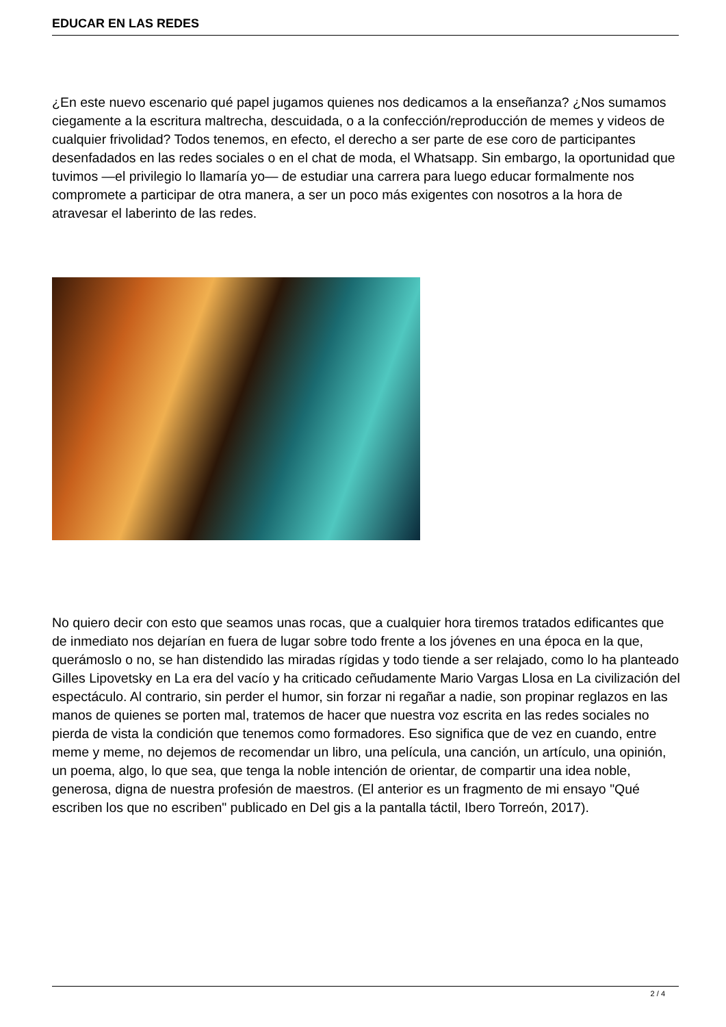EDUCAR EN LAS REDES
¿En este nuevo escenario qué papel jugamos quienes nos dedicamos a la enseñanza? ¿Nos sumamos ciegamente a la escritura maltrecha, descuidada, o a la confección/reproducción de memes y videos de cualquier frivolidad? Todos tenemos, en efecto, el derecho a ser parte de ese coro de participantes desenfadados en las redes sociales o en el chat de moda, el Whatsapp. Sin embargo, la oportunidad que tuvimos —el privilegio lo llamaría yo— de estudiar una carrera para luego educar formalmente nos compromete a participar de otra manera, a ser un poco más exigentes con nosotros a la hora de atravesar el laberinto de las redes.
No quiero decir con esto que seamos unas rocas, que a cualquier hora tiremos tratados edificantes que de inmediato nos dejarían en fuera de lugar sobre todo frente a los jóvenes en una época en la que, querámoslo o no, se han distendido las miradas rígidas y todo tiende a ser relajado, como lo ha planteado Gilles Lipovetsky en La era del vacío y ha criticado ceñudamente Mario Vargas Llosa en La civilización del espectáculo. Al contrario, sin perder el humor, sin forzar ni regañar a nadie, son propinar reglazos en las manos de quienes se porten mal, tratemos de hacer que nuestra voz escrita en las redes sociales no pierda de vista la condición que tenemos como formadores. Eso significa que de vez en cuando, entre meme y meme, no dejemos de recomendar un libro, una película, una canción, un artículo, una opinión, un poema, algo, lo que sea, que tenga la noble intención de orientar, de compartir una idea noble, generosa, digna de nuestra profesión de maestros. (El anterior es un fragmento de mi ensayo "Qué escriben los que no escriben" publicado en Del gis a la pantalla táctil, Ibero Torreón, 2017).
2 / 4